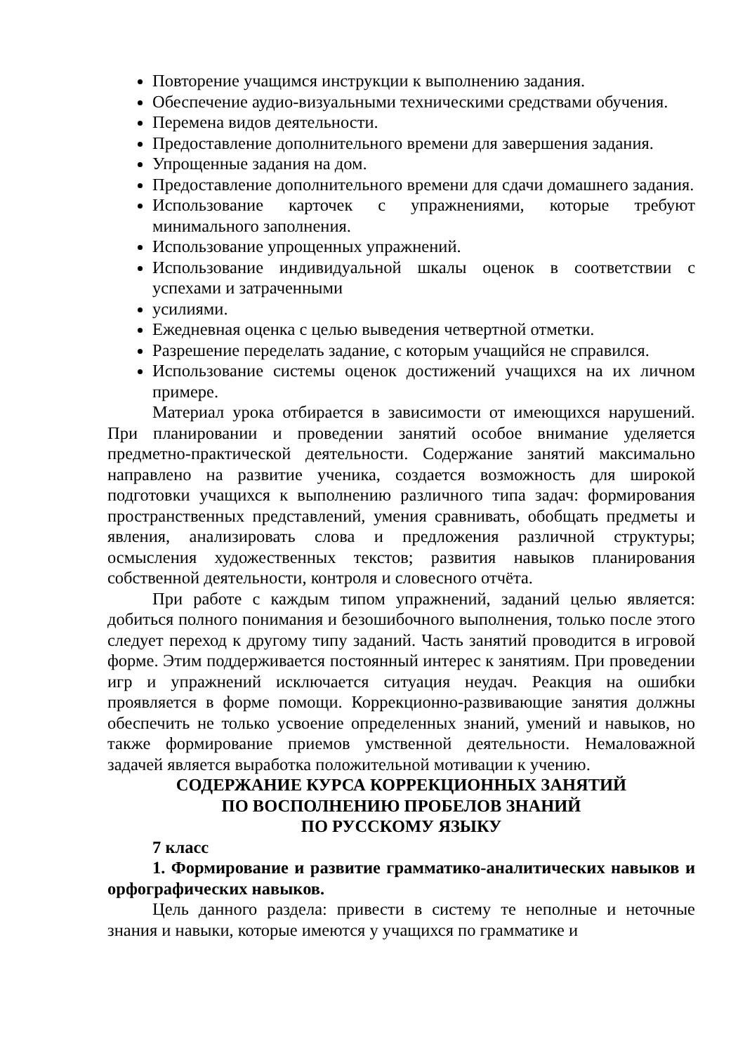Повторение учащимся инструкции к выполнению задания.
Обеспечение аудио-визуальными техническими средствами обучения.
Перемена видов деятельности.
Предоставление дополнительного времени для завершения задания.
Упрощенные задания на дом.
Предоставление дополнительного времени для сдачи домашнего задания.
Использование карточек с упражнениями, которые требуют минимального заполнения.
Использование упрощенных упражнений.
Использование индивидуальной шкалы оценок в соответствии с успехами и затраченными
усилиями.
Ежедневная оценка с целью выведения четвертной отметки.
Разрешение переделать задание, с которым учащийся не справился.
Использование системы оценок достижений учащихся на их личном примере.
Материал урока отбирается в зависимости от имеющихся нарушений. При планировании и проведении занятий особое внимание уделяется предметно-практической деятельности. Содержание занятий максимально направлено на развитие ученика, создается возможность для широкой подготовки учащихся к выполнению различного типа задач: формирования пространственных представлений, умения сравнивать, обобщать предметы и явления, анализировать слова и предложения различной структуры; осмысления художественных текстов; развития навыков планирования собственной деятельности, контроля и словесного отчёта.
При работе с каждым типом упражнений, заданий целью является: добиться полного понимания и безошибочного выполнения, только после этого следует переход к другому типу заданий. Часть занятий проводится в игровой форме. Этим поддерживается постоянный интерес к занятиям. При проведении игр и упражнений исключается ситуация неудач. Реакция на ошибки проявляется в форме помощи. Коррекционно-развивающие занятия должны обеспечить не только усвоение определенных знаний, умений и навыков, но также формирование приемов умственной деятельности. Немаловажной задачей является выработка положительной мотивации к учению.
СОДЕРЖАНИЕ КУРСА КОРРЕКЦИОННЫХ ЗАНЯТИЙ
ПО ВОСПОЛНЕНИЮ ПРОБЕЛОВ ЗНАНИЙ
ПО РУССКОМУ ЯЗЫКУ
7 класс
1. Формирование и развитие грамматико-аналитических навыков и орфографических навыков.
Цель данного раздела: привести в систему те неполные и неточные знания и навыки, которые имеются у учащихся по грамматике и